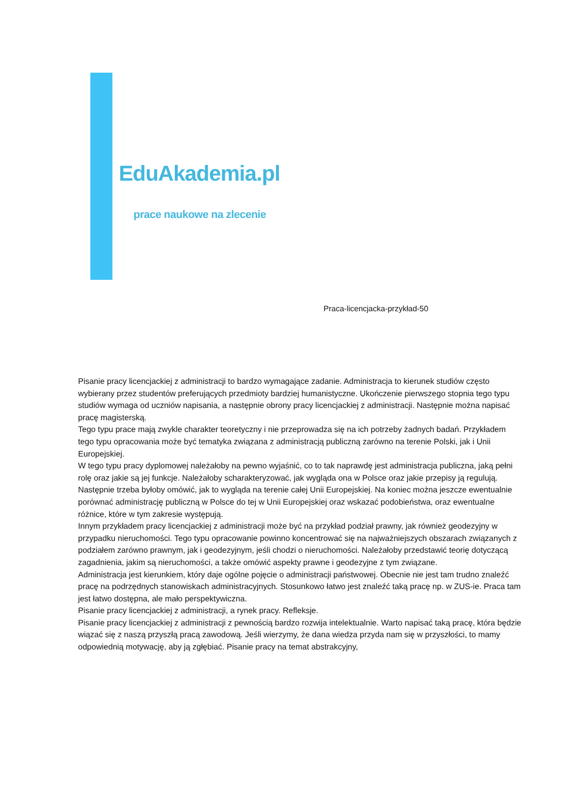EduAkademia.pl
prace naukowe na zlecenie
Praca-licencjacka-przykład-50
Pisanie pracy licencjackiej z administracji to bardzo wymagające zadanie. Administracja to kierunek studiów często wybierany przez studentów preferujących przedmioty bardziej humanistyczne. Ukończenie pierwszego stopnia tego typu studiów wymaga od uczniów napisania, a następnie obrony pracy licencjackiej z administracji. Następnie można napisać pracę magisterską.
Tego typu prace mają zwykle charakter teoretyczny i nie przeprowadza się na ich potrzeby żadnych badań. Przykładem tego typu opracowania może być tematyka związana z administracją publiczną zarówno na terenie Polski, jak i Unii Europejskiej.
W tego typu pracy dyplomowej należałoby na pewno wyjaśnić, co to tak naprawdę jest administracja publiczna, jaką pełni rolę oraz jakie są jej funkcje. Należałoby scharakteryzować, jak wygląda ona w Polsce oraz jakie przepisy ją regulują. Następnie trzeba byłoby omówić, jak to wygląda na terenie całej Unii Europejskiej. Na koniec można jeszcze ewentualnie porównać administrację publiczną w Polsce do tej w Unii Europejskiej oraz wskazać podobieństwa, oraz ewentualne różnice, które w tym zakresie występują.
Innym przykładem pracy licencjackiej z administracji może być na przykład podział prawny, jak również geodezyjny w przypadku nieruchomości. Tego typu opracowanie powinno koncentrować się na najważniejszych obszarach związanych z podziałem zarówno prawnym, jak i geodezyjnym, jeśli chodzi o nieruchomości. Należałoby przedstawić teorię dotyczącą zagadnienia, jakim są nieruchomości, a także omówić aspekty prawne i geodezyjne z tym związane.
Administracja jest kierunkiem, który daje ogólne pojęcie o administracji państwowej. Obecnie nie jest tam trudno znaleźć pracę na podrzędnych stanowiskach administracyjnych. Stosunkowo łatwo jest znaleźć taką pracę np. w ZUS-ie. Praca tam jest łatwo dostępna, ale mało perspektywiczna.
Pisanie pracy licencjackiej z administracji, a rynek pracy. Refleksje.
Pisanie pracy licencjackiej z administracji z pewnością bardzo rozwija intelektualnie. Warto napisać taką pracę, która będzie wiązać się z naszą przyszłą pracą zawodową. Jeśli wierzymy, że dana wiedza przyda nam się w przyszłości, to mamy odpowiednią motywację, aby ją zgłębiać. Pisanie pracy na temat abstrakcyjny,